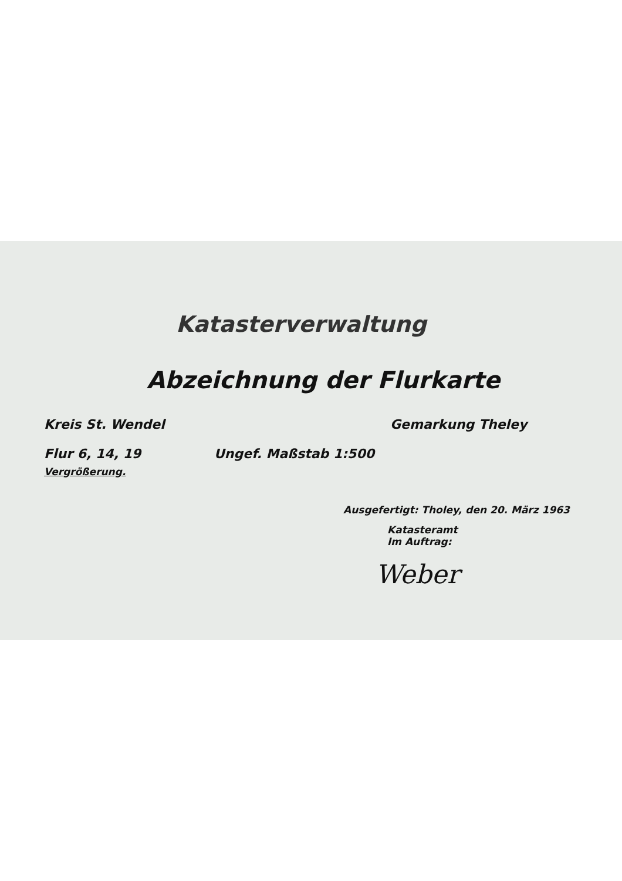Katasterverwaltung
Abzeichnung der Flurkarte
Kreis St. Wendel Gemarkung Theley
Flur 6, 14, 19 Ungef. Maßstab 1:500
Vergrößerung.
Ausgefertigt: Tholey, den 20. März 1963
Katasteramt
Im Auftrag:
Weber